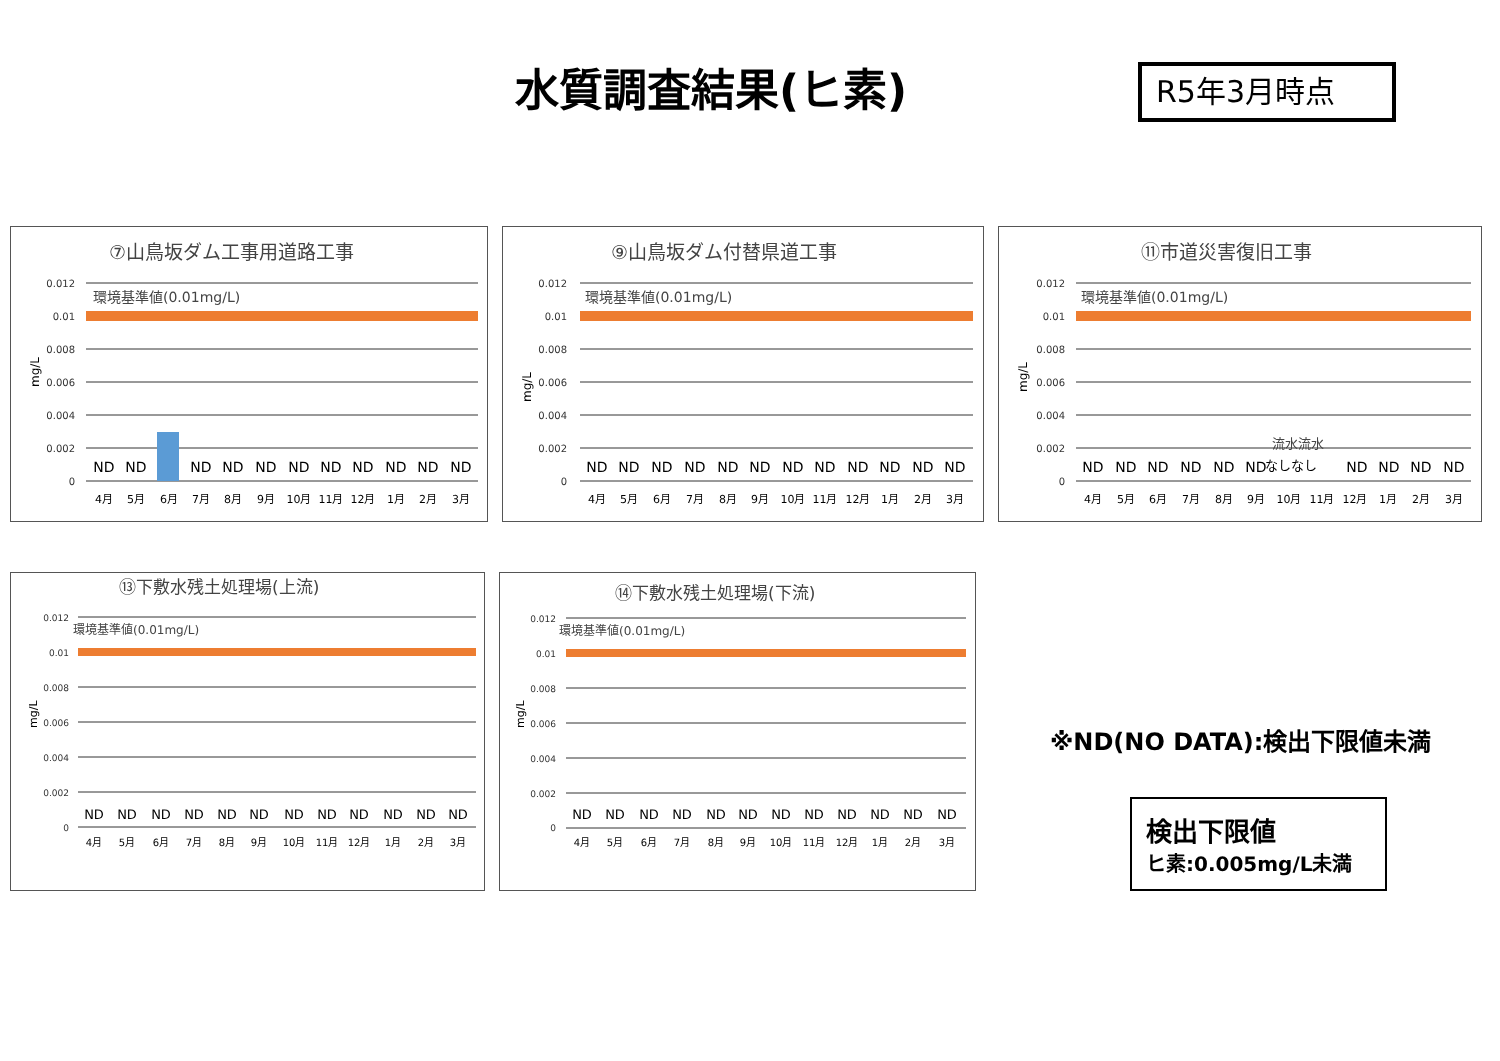水質調査結果(ヒ素) R5年3月時点
⑦山鳥坂ダム工事用道路工事
0.012
0.01
0.008
0.006
0.004
0.002
0
mg/L
環境基準値(0.01mg/L)
ND
ND
ND
ND
ND
ND
ND
ND
ND
ND
ND
4月
5月
6月
7月
8月
9月
10月
11月
12月
1月
2月
3月
⑨山鳥坂ダム付替県道工事
0.012
0.01
0.008
0.006
0.004
0.002
0
mg/L
環境基準値(0.01mg/L)
ND
ND
ND
ND
ND
ND
ND
ND
ND
ND
ND
ND
4月
5月
6月
7月
8月
9月
10月
11月
12月
1月
2月
3月
⑪市道災害復旧工事
0.012
0.01
0.008
0.006
0.004
0.002
0
mg/L
環境基準値(0.01mg/L)
流水流水
ND
ND
ND
ND
ND
ND
なしなし
ND
ND
ND
ND
4月
5月
6月
7月
8月
9月
10月
11月
12月
1月
2月
3月
⑬下敷水残土処理場(上流)
0.012
0.01
0.008
0.006
0.004
0.002
0
mg/L
環境基準値(0.01mg/L)
ND
ND
ND
ND
ND
ND
ND
ND
ND
ND
ND
ND
4月
5月
6月
7月
8月
9月
10月
11月
12月
1月
2月
3月
⑭下敷水残土処理場(下流)
0.012
0.01
0.008
0.006
0.004
0.002
0
mg/L
環境基準値(0.01mg/L)
ND
ND
ND
ND
ND
ND
ND
ND
ND
ND
ND
ND
4月
5月
6月
7月
8月
9月
10月
11月
12月
1月
2月
3月
※ND(NO DATA):検出下限値未満
検出下限値
ヒ素:0.005mg/L未満